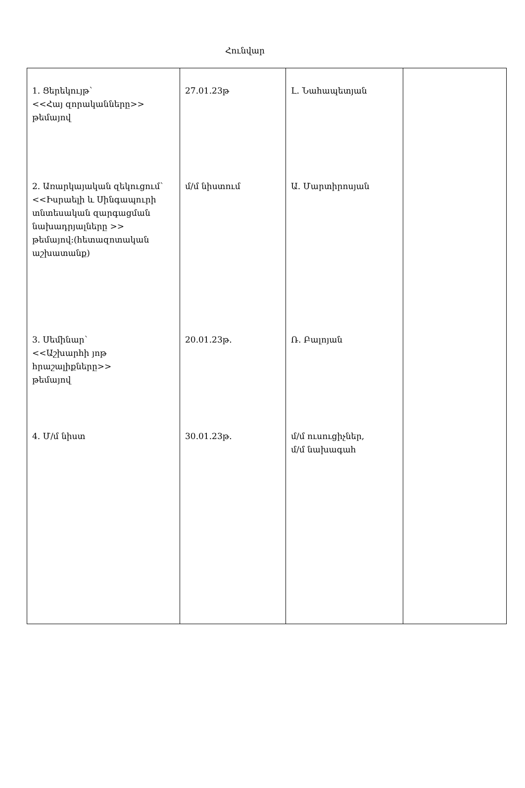Հունվար
| 1. Ցերեկույթ՝ <<Հայ զորականները>> թեմայով 2. Առարկայական զեկուցում՝ <<Իսրաելի և Սինգապուրի տնտեսական զարգացման նախադրյալները >> թեմայով:(հետազոտական աշխատանք) 3. Սեմինար՝ <<Աշխարհի յոթ հրաշալիքները>> թեմայով 4. Մ/մ նիստ | 27.01.23թ մ/մ նիստում 20.01.23թ. 30.01.23թ. | Լ. Նահապետյան Ա. Մարտիրոսյան Ռ. Բալոյան մ/մ ուսուցիչներ, մ/մ նախագահ | |